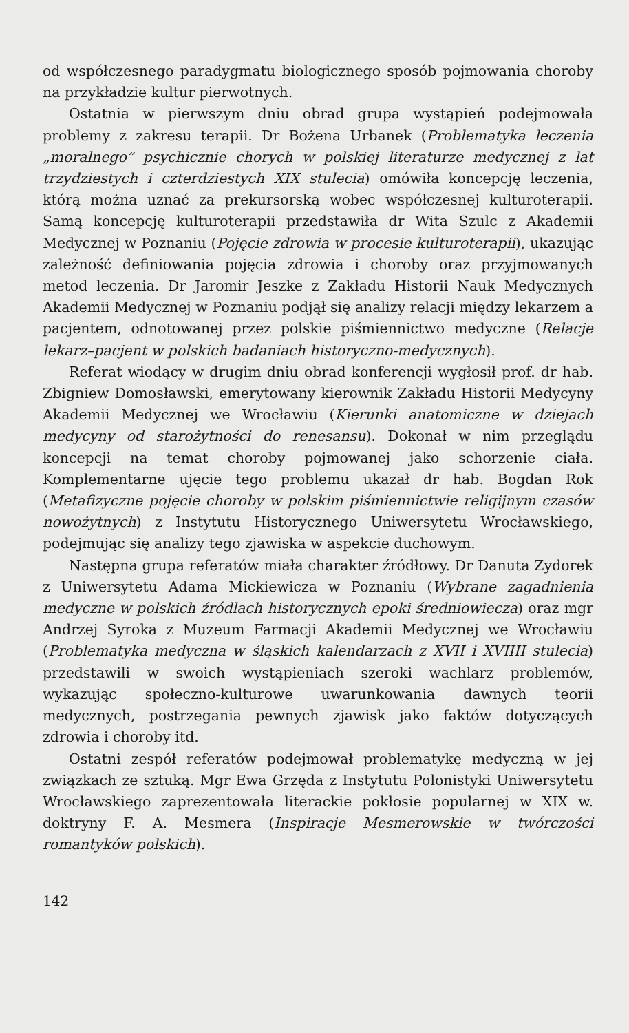od współczesnego paradygmatu biologicznego sposób pojmowania choroby na przykładzie kultur pierwotnych.
Ostatnia w pierwszym dniu obrad grupa wystąpień podejmowała problemy z zakresu terapii. Dr Bożena Urbanek (Problematyka leczenia „moralnego” psychicznie chorych w polskiej literaturze medycznej z lat trzydziestych i czterdziestych XIX stulecia) omówiła koncepcję leczenia, którą można uznać za prekursorską wobec współczesnej kulturoterapii. Samą koncepcję kulturoterapii przedstawiła dr Wita Szulc z Akademii Medycznej w Poznaniu (Pojęcie zdrowia w procesie kulturoterapii), ukazując zależność definiowania pojęcia zdrowia i choroby oraz przyjmowanych metod leczenia. Dr Jaromir Jeszke z Zakładu Historii Nauk Medycznych Akademii Medycznej w Poznaniu podjął się analizy relacji między lekarzem a pacjentem, odnotowanej przez polskie piśmiennictwo medyczne (Relacje lekarz–pacjent w polskich badaniach historyczno-medycznych).
Referat wiodący w drugim dniu obrad konferencji wygłosił prof. dr hab. Zbigniew Domosławski, emerytowany kierownik Zakładu Historii Medycyny Akademii Medycznej we Wrocławiu (Kierunki anatomiczne w dziejach medycyny od starożytności do renesansu). Dokonał w nim przeglądu koncepcji na temat choroby pojmowanej jako schorzenie ciała. Komplementarne ujęcie tego problemu ukazał dr hab. Bogdan Rok (Metafizyczne pojęcie choroby w polskim piśmiennictwie religijnym czasów nowożytnych) z Instytutu Historycznego Uniwersytetu Wrocławskiego, podejmując się analizy tego zjawiska w aspekcie duchowym.
Następna grupa referatów miała charakter źródłowy. Dr Danuta Zydorek z Uniwersytetu Adama Mickiewicza w Poznaniu (Wybrane zagadnienia medyczne w polskich źródlach historycznych epoki średniowiecza) oraz mgr Andrzej Syroka z Muzeum Farmacji Akademii Medycznej we Wrocławiu (Problematyka medyczna w śląskich kalendarzach z XVII i XVIIII stulecia) przedstawili w swoich wystąpieniach szeroki wachlarz problemów, wykazując społeczno-kulturowe uwarunkowania dawnych teorii medycznych, postrzegania pewnych zjawisk jako faktów dotyczących zdrowia i choroby itd.
Ostatni zespół referatów podejmował problematykę medyczną w jej związkach ze sztuką. Mgr Ewa Grzęda z Instytutu Polonistyki Uniwersytetu Wrocławskiego zaprezentowała literackie pokłosie popularnej w XIX w. doktryny F. A. Mesmera (Inspiracje Mesmerowskie w twórczości romantyków polskich).
142